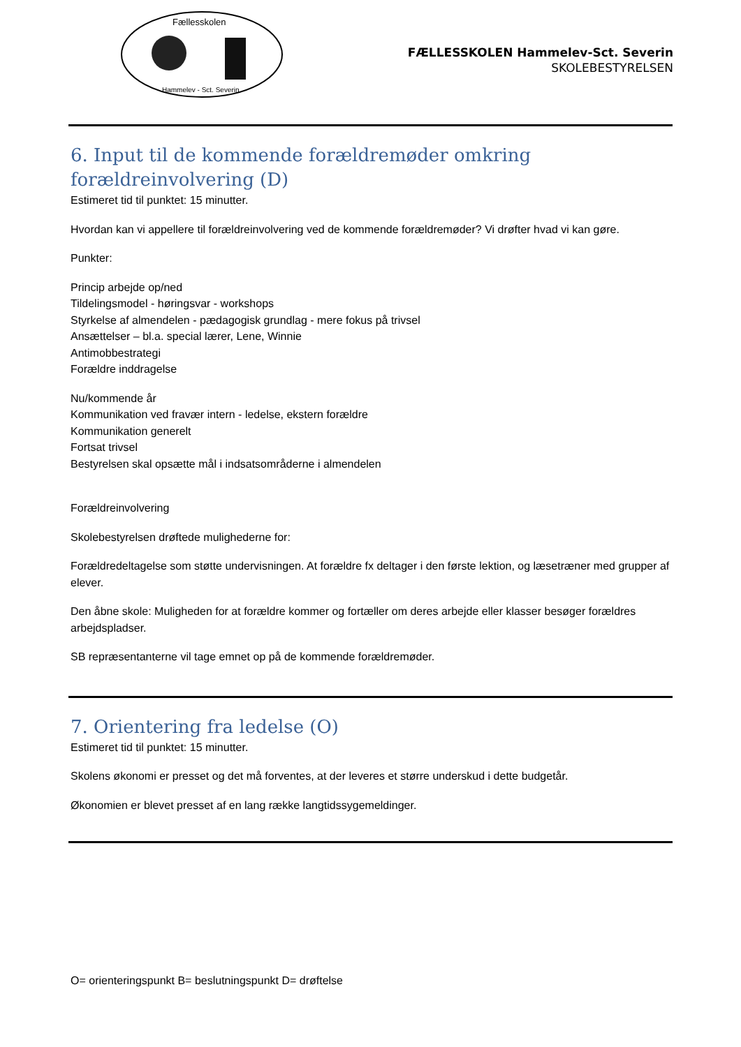Fællesskolen
Hammelev - Sct. Severin
FÆLLESSKOLEN Hammelev-Sct. Severin
SKOLEBESTYRELSEN
6. Input til de kommende forældremøder omkring forældreinvolvering (D)
Estimeret tid til punktet: 15 minutter.
Hvordan kan vi appellere til forældreinvolvering ved de kommende forældremøder? Vi drøfter hvad vi kan gøre.
Punkter:
Princip arbejde op/ned
Tildelingsmodel - høringsvar - workshops
Styrkelse af almendelen - pædagogisk grundlag - mere fokus på trivsel
Ansættelser – bl.a. special lærer, Lene, Winnie
Antimobbestrategi
Forældre inddragelse
Nu/kommende år
Kommunikation ved fravær intern - ledelse, ekstern forældre
Kommunikation generelt
Fortsat trivsel
Bestyrelsen skal opsætte mål i indsatsområderne i almendelen
Forældreinvolvering
Skolebestyrelsen drøftede mulighederne for:
Forældredeltagelse som støtte undervisningen. At forældre fx deltager i den første lektion, og læsetræner med grupper af elever.
Den åbne skole: Muligheden for at forældre kommer og fortæller om deres arbejde eller klasser besøger forældres arbejdspladser.
SB repræsentanterne vil tage emnet op på de kommende forældremøder.
7. Orientering fra ledelse (O)
Estimeret tid til punktet: 15 minutter.
Skolens økonomi er presset og det må forventes, at der leveres et større underskud i dette budgetår.
Økonomien er blevet presset af en lang række langtidssygemeldinger.
O= orienteringspunkt B= beslutningspunkt D= drøftelse